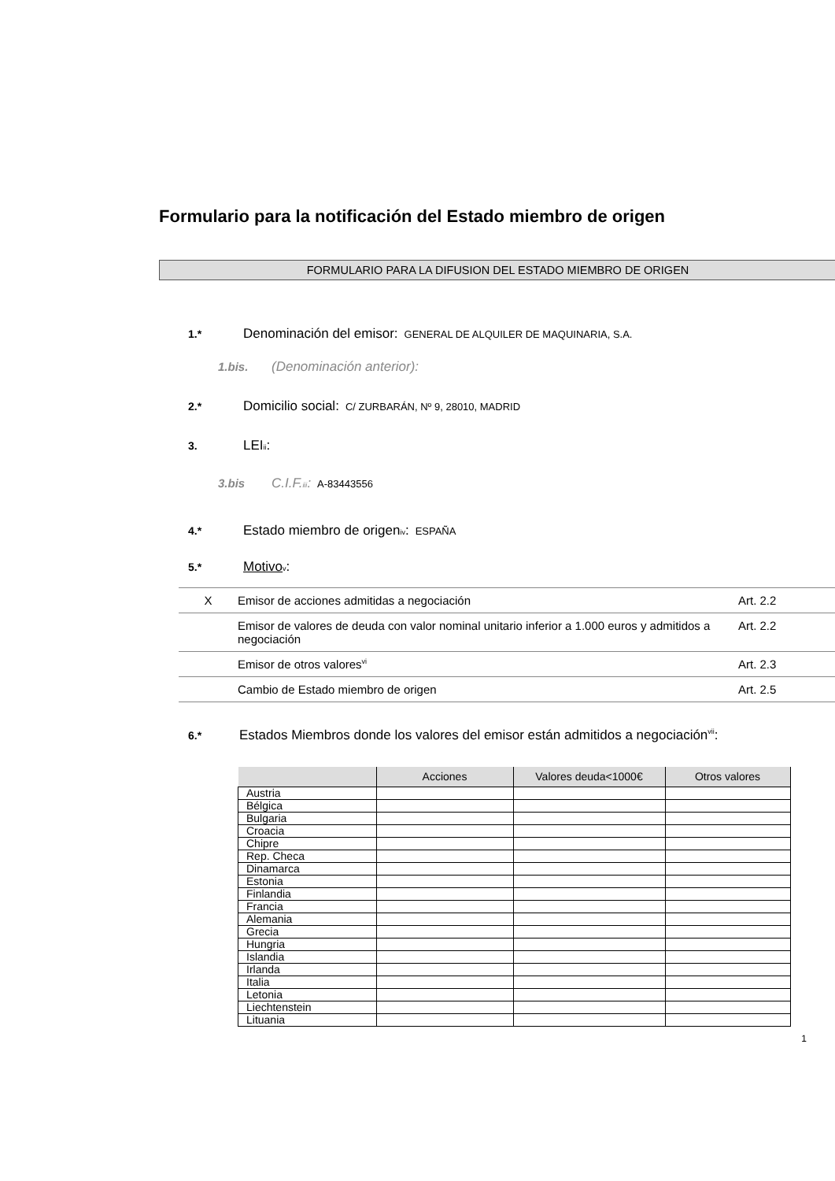Formulario para la notificación del Estado miembro de origen
FORMULARIO PARA LA DIFUSION DEL ESTADO MIEMBRO DE ORIGEN
1.* Denominación del emisor: GENERAL DE ALQUILER DE MAQUINARIA, S.A.
1.bis. (Denominación anterior):
2.* Domicilio social: C/ ZURBARÁN, Nº 9, 28010, MADRID
3. LEI<sup>ii</sup>:
3.bis C.I.F.<sup>iii</sup>: A-83443556
4.* Estado miembro de origen<sup>iv</sup>: ESPAÑA
5.* Motivo<sup>v</sup>:
| X | Emisor de acciones admitidas a negociación | Art. 2.2 |
| | Emisor de valores de deuda con valor nominal unitario inferior a 1.000 euros y admitidos a negociación | Art. 2.2 |
| | Emisor de otros valores<sup>vi</sup> | Art. 2.3 |
| | Cambio de Estado miembro de origen | Art. 2.5 |
6.* Estados Miembros donde los valores del emisor están admitidos a negociación<sup>vii</sup>:
| | Acciones | Valores deuda<1000€ | Otros valores |
| --- | --- | --- | --- |
| Austria | | | |
| Bélgica | | | |
| Bulgaria | | | |
| Croacia | | | |
| Chipre | | | |
| Rep. Checa | | | |
| Dinamarca | | | |
| Estonia | | | |
| Finlandia | | | |
| Francia | | | |
| Alemania | | | |
| Grecia | | | |
| Hungria | | | |
| Islandia | | | |
| Irlanda | | | |
| Italia | | | |
| Letonia | | | |
| Liechtenstein | | | |
| Lituania | | | |
1